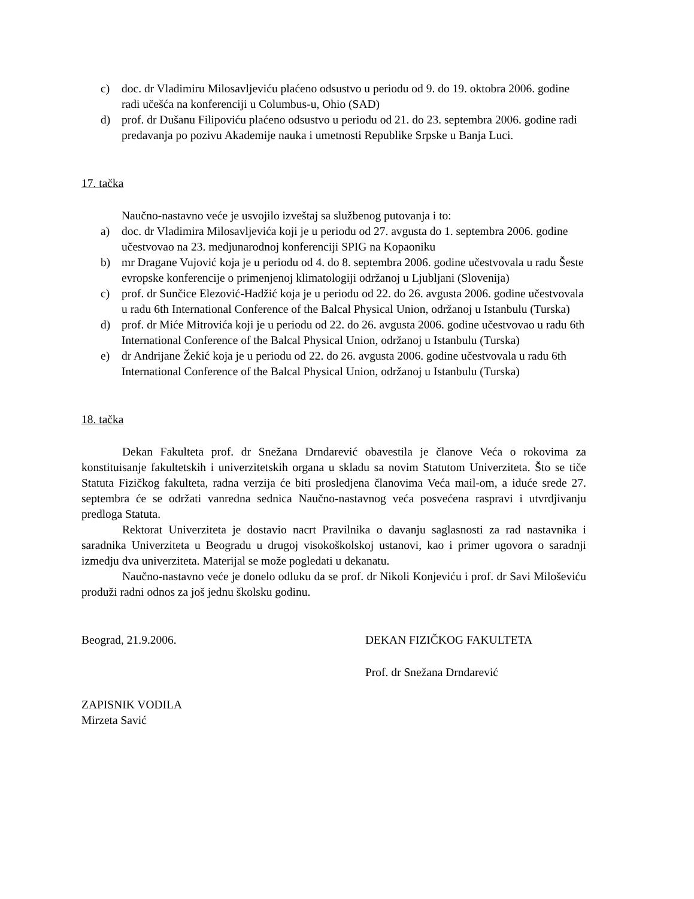c) doc. dr Vladimiru Milosavljeviću plaćeno odsustvo u periodu od 9. do 19. oktobra 2006. godine radi učešća na konferenciji u Columbus-u, Ohio (SAD)
d) prof. dr Dušanu Filipoviću plaćeno odsustvo u periodu od 21. do 23. septembra 2006. godine radi predavanja po pozivu Akademije nauka i umetnosti Republike Srpske u Banja Luci.
17. tačka
Naučno-nastavno veće je usvojilo izveštaj sa službenog putovanja i to:
a) doc. dr Vladimira Milosavljevića koji je u periodu od 27. avgusta do 1. septembra 2006. godine učestvovao na 23. medjunarodnoj konferenciji SPIG na Kopaoniku
b) mr Dragane Vujović koja je u periodu od 4. do 8. septembra 2006. godine učestvovala u radu Šeste evropske konferencije o primenjenoj klimatologiji održanoj u Ljubljani (Slovenija)
c) prof. dr Sunčice Elezović-Hadžić koja je u periodu od 22. do 26. avgusta 2006. godine učestvovala u radu 6th International Conference of the Balcal Physical Union, održanoj u Istanbulu (Turska)
d) prof. dr Miće Mitrovića koji je u periodu od 22. do 26. avgusta 2006. godine učestvovao u radu 6th International Conference of the Balcal Physical Union, održanoj u Istanbulu (Turska)
e) dr Andrijane Žekić koja je u periodu od 22. do 26. avgusta 2006. godine učestvovala u radu 6th International Conference of the Balcal Physical Union, održanoj u Istanbulu (Turska)
18. tačka
Dekan Fakulteta prof. dr Snežana Drndarević obavestila je članove Veća o rokovima za konstituisanje fakultetskih i univerzitetskih organa u skladu sa novim Statutom Univerziteta. Što se tiče Statuta Fizičkog fakulteta, radna verzija će biti prosledjena članovima Veća mail-om, a iduće srede 27. septembra će se održati vanredna sednica Naučno-nastavnog veća posvećena raspravi i utvrdjivanju predloga Statuta.
Rektorat Univerziteta je dostavio nacrt Pravilnika o davanju saglasnosti za rad nastavnika i saradnika Univerziteta u Beogradu u drugoj visokoškolskoj ustanovi, kao i primer ugovora o saradnji izmedju dva univerziteta. Materijal se može pogledati u dekanatu.
Naučno-nastavno veće je donelo odluku da se prof. dr Nikoli Konjeviću i prof. dr Savi Miloševiću produži radni odnos za još jednu školsku godinu.
Beograd, 21.9.2006. DEKAN FIZIČKOG FAKULTETA
Prof. dr Snežana Drndarević
ZAPISNIK VODILA
Mirzeta Savić